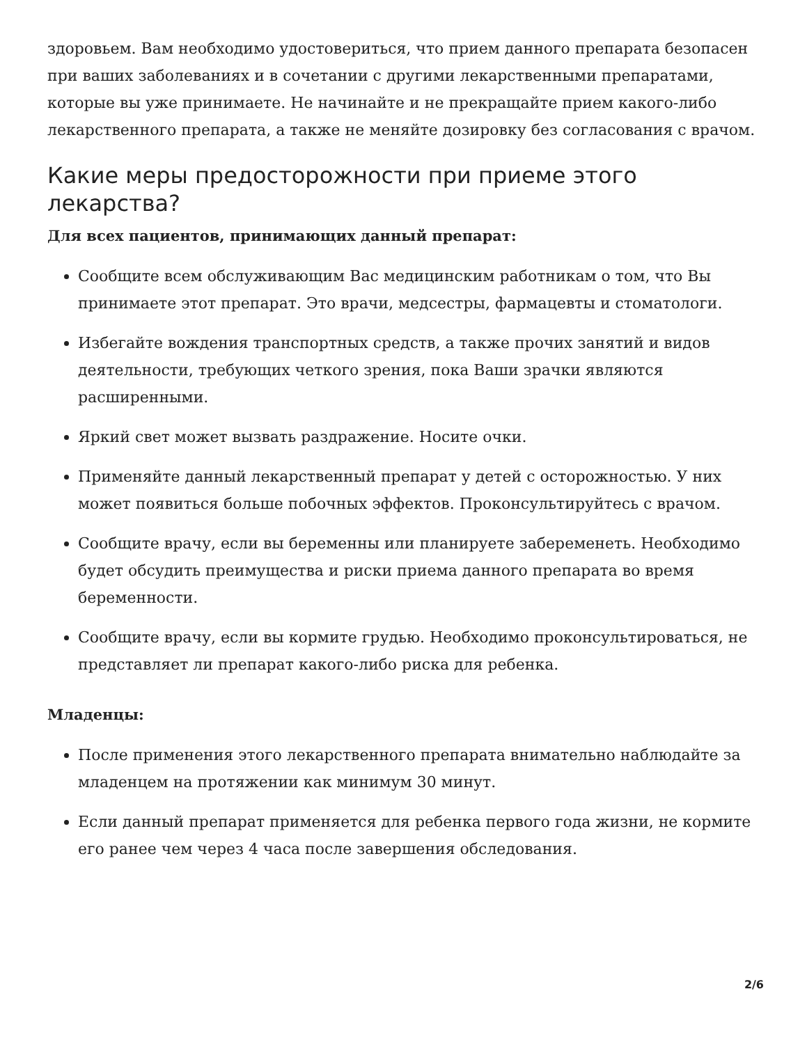здоровьем. Вам необходимо удостовериться, что прием данного препарата безопасен при ваших заболеваниях и в сочетании с другими лекарственными препаратами, которые вы уже принимаете. Не начинайте и не прекращайте прием какого-либо лекарственного препарата, а также не меняйте дозировку без согласования с врачом.
Какие меры предосторожности при приеме этого лекарства?
Для всех пациентов, принимающих данный препарат:
Сообщите всем обслуживающим Вас медицинским работникам о том, что Вы принимаете этот препарат. Это врачи, медсестры, фармацевты и стоматологи.
Избегайте вождения транспортных средств, а также прочих занятий и видов деятельности, требующих четкого зрения, пока Ваши зрачки являются расширенными.
Яркий свет может вызвать раздражение. Носите очки.
Применяйте данный лекарственный препарат у детей с осторожностью. У них может появиться больше побочных эффектов. Проконсультируйтесь с врачом.
Сообщите врачу, если вы беременны или планируете забеременеть. Необходимо будет обсудить преимущества и риски приема данного препарата во время беременности.
Сообщите врачу, если вы кормите грудью. Необходимо проконсультироваться, не представляет ли препарат какого-либо риска для ребенка.
Младенцы:
После применения этого лекарственного препарата внимательно наблюдайте за младенцем на протяжении как минимум 30 минут.
Если данный препарат применяется для ребенка первого года жизни, не кормите его ранее чем через 4 часа после завершения обследования.
2/6